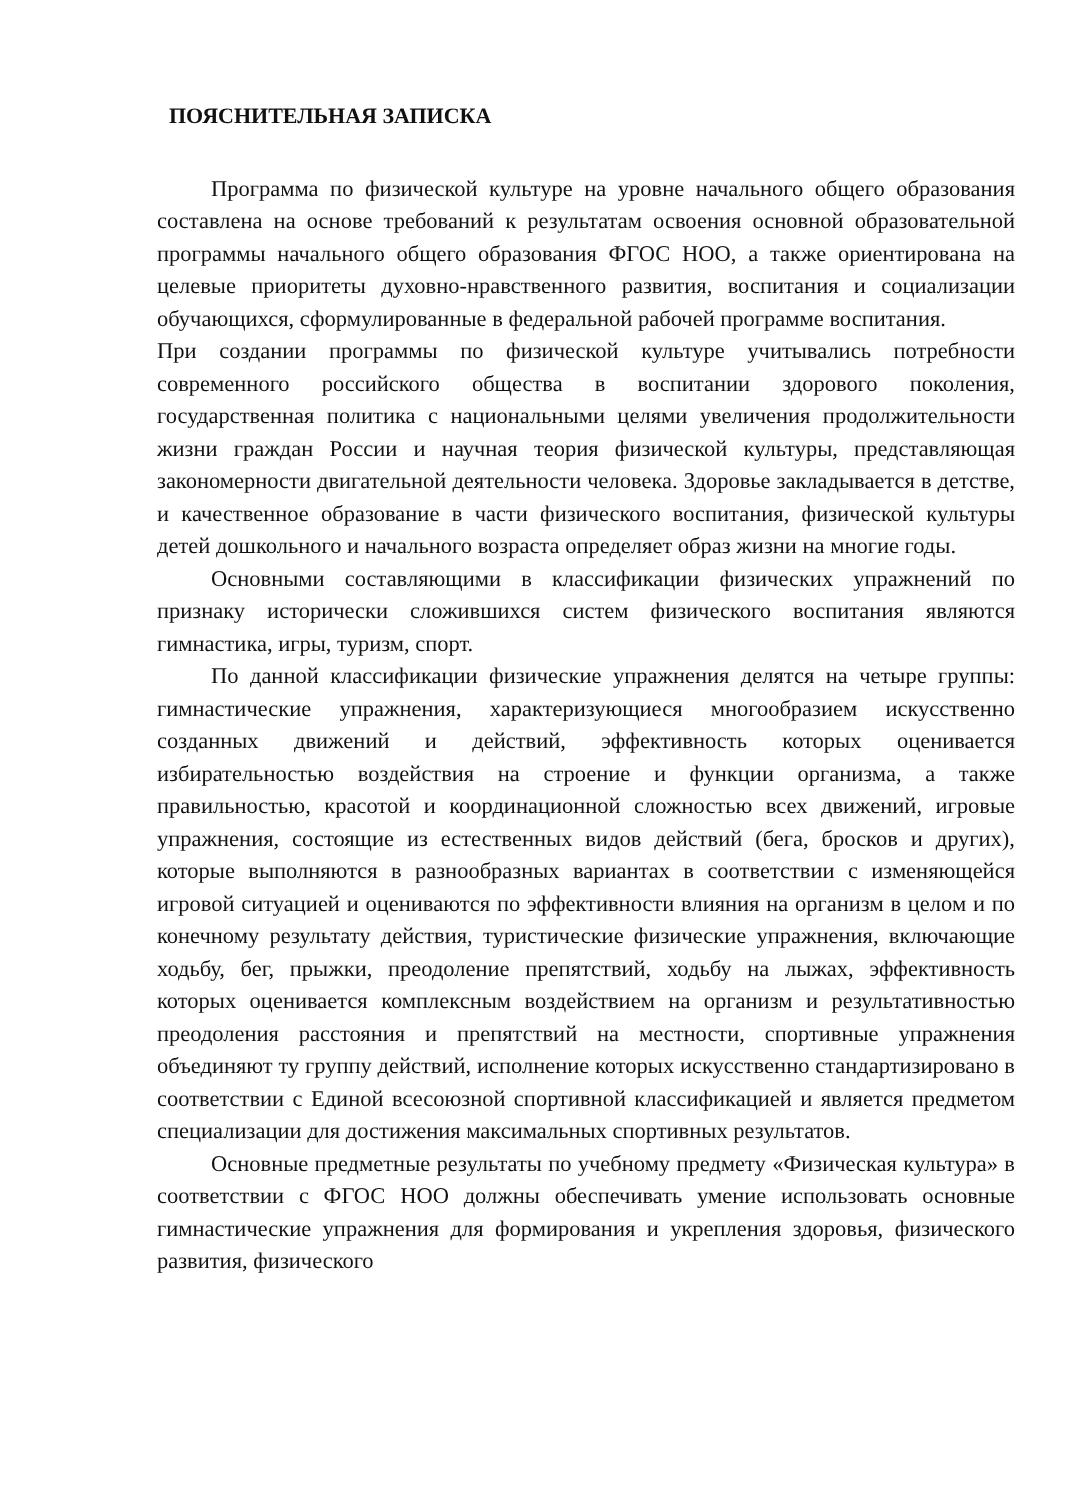ПОЯСНИТЕЛЬНАЯ ЗАПИСКА
Программа по физической культуре на уровне начального общего образования составлена на основе требований к результатам освоения основной образовательной программы начального общего образования ФГОС НОО, а также ориентирована на целевые приоритеты духовно-нравственного развития, воспитания и социализации обучающихся, сформулированные в федеральной рабочей программе воспитания.
При создании программы по физической культуре учитывались потребности современного российского общества в воспитании здорового поколения, государственная политика с национальными целями увеличения продолжительности жизни граждан России и научная теория физической культуры, представляющая закономерности двигательной деятельности человека. Здоровье закладывается в детстве, и качественное образование в части физического воспитания, физической культуры детей дошкольного и начального возраста определяет образ жизни на многие годы.
Основными составляющими в классификации физических упражнений по признаку исторически сложившихся систем физического воспитания являются гимнастика, игры, туризм, спорт.
По данной классификации физические упражнения делятся на четыре группы: гимнастические упражнения, характеризующиеся многообразием искусственно созданных движений и действий, эффективность которых оценивается избирательностью воздействия на строение и функции организма, а также правильностью, красотой и координационной сложностью всех движений, игровые упражнения, состоящие из естественных видов действий (бега, бросков и других), которые выполняются в разнообразных вариантах в соответствии с изменяющейся игровой ситуацией и оцениваются по эффективности влияния на организм в целом и по конечному результату действия, туристические физические упражнения, включающие ходьбу, бег, прыжки, преодоление препятствий, ходьбу на лыжах, эффективность которых оценивается комплексным воздействием на организм и результативностью преодоления расстояния и препятствий на местности, спортивные упражнения объединяют ту группу действий, исполнение которых искусственно стандартизировано в соответствии с Единой всесоюзной спортивной классификацией и является предметом специализации для достижения максимальных спортивных результатов.
Основные предметные результаты по учебному предмету «Физическая культура» в соответствии с ФГОС НОО должны обеспечивать умение использовать основные гимнастические упражнения для формирования и укрепления здоровья, физического развития, физического